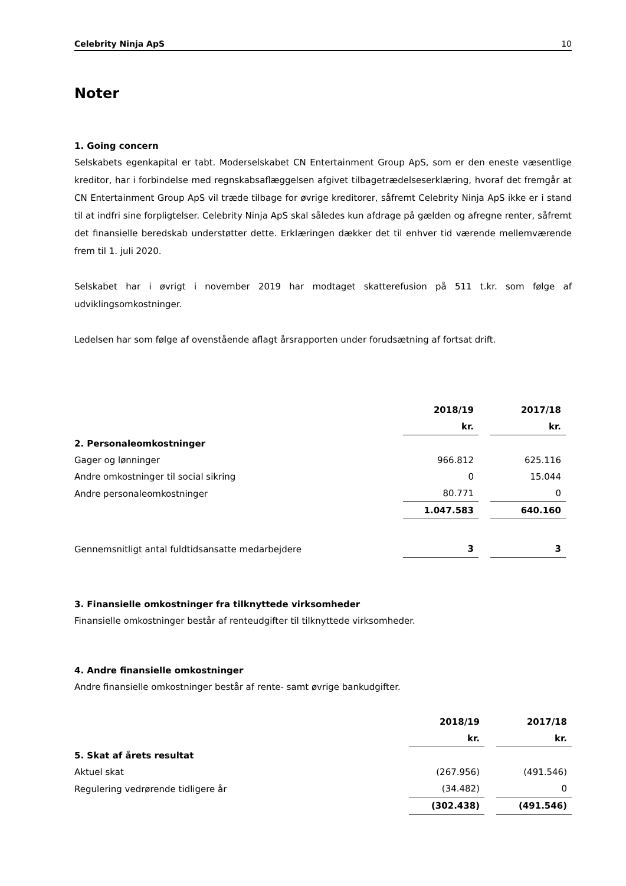Celebrity Ninja ApS 10
Noter
1. Going concern
Selskabets egenkapital er tabt. Moderselskabet CN Entertainment Group ApS, som er den eneste væsentlige kreditor, har i forbindelse med regnskabsaflæggelsen afgivet tilbagetrædelseserklæring, hvoraf det fremgår at CN Entertainment Group ApS vil træde tilbage for øvrige kreditorer, såfremt Celebrity Ninja ApS ikke er i stand til at indfri sine forpligtelser. Celebrity Ninja ApS skal således kun afdrage på gælden og afregne renter, såfremt det finansielle beredskab understøtter dette. Erklæringen dækker det til enhver tid værende mellemværende frem til 1. juli 2020.
Selskabet har i øvrigt i november 2019 har modtaget skatterefusion på 511 t.kr. som følge af udviklingsomkostninger.
Ledelsen har som følge af ovenstående aflagt årsrapporten under forudsætning af fortsat drift.
| | 2018/19 | | 2017/18 | |
| --- | --- | --- | --- | --- |
| | kr. | | kr. | |
| 2. Personaleomkostninger | | | | |
| Gager og lønninger | 966.812 | | 625.116 | |
| Andre omkostninger til social sikring | 0 | | 15.044 | |
| Andre personaleomkostninger | 80.771 | | 0 | |
| | 1.047.583 | | 640.160 | |
| Gennemsnitligt antal fuldtidsansatte medarbejdere | 3 | | 3 | |
3. Finansielle omkostninger fra tilknyttede virksomheder
Finansielle omkostninger består af renteudgifter til tilknyttede virksomheder.
4. Andre finansielle omkostninger
Andre finansielle omkostninger består af rente- samt øvrige bankudgifter.
| | 2018/19 | | 2017/18 |
| --- | --- | --- | --- |
| | kr. | | kr. |
| 5. Skat af årets resultat | | | |
| Aktuel skat | (267.956) | | (491.546) |
| Regulering vedrørende tidligere år | (34.482) | | 0 |
| | (302.438) | | (491.546) |